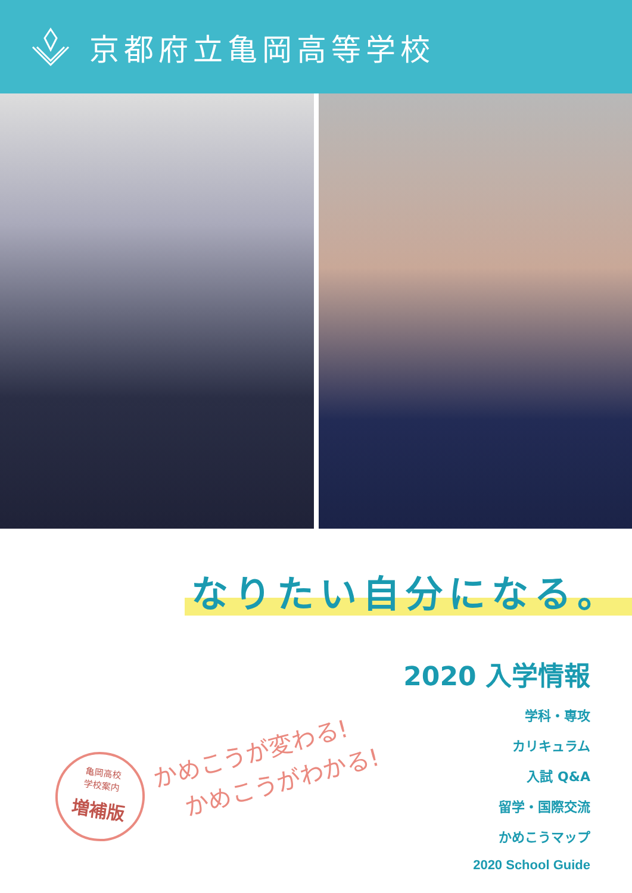京都府立亀岡高等学校
なりたい自分になる。
かめこうが変わる!
かめこうがわかる!
亀岡高校
学校案内
増補版
2020 入学情報
学科・専攻
カリキュラム
入試 Q&A
留学・国際交流
かめこうマップ
2020 School Guide